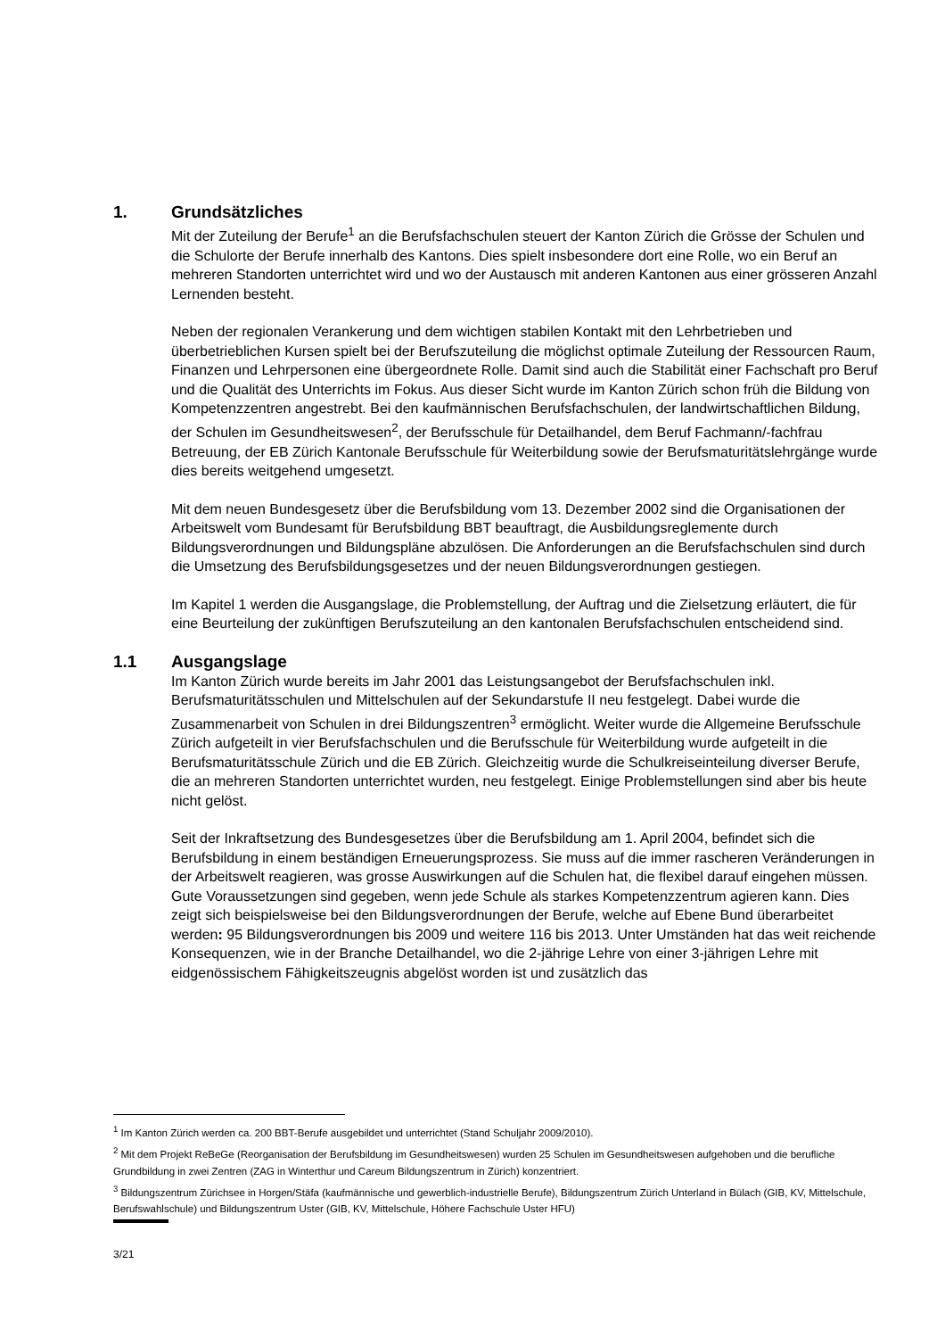1. Grundsätzliches
Mit der Zuteilung der Berufe<sup>1</sup> an die Berufsfachschulen steuert der Kanton Zürich die Grösse der Schulen und die Schulorte der Berufe innerhalb des Kantons. Dies spielt insbesondere dort eine Rolle, wo ein Beruf an mehreren Standorten unterrichtet wird und wo der Austausch mit anderen Kantonen aus einer grösseren Anzahl Lernenden besteht.
Neben der regionalen Verankerung und dem wichtigen stabilen Kontakt mit den Lehrbetrieben und überbetrieblichen Kursen spielt bei der Berufszuteilung die möglichst optimale Zuteilung der Ressourcen Raum, Finanzen und Lehrpersonen eine übergeordnete Rolle. Damit sind auch die Stabilität einer Fachschaft pro Beruf und die Qualität des Unterrichts im Fokus. Aus dieser Sicht wurde im Kanton Zürich schon früh die Bildung von Kompetenzzentren angestrebt. Bei den kaufmännischen Berufsfachschulen, der landwirtschaftlichen Bildung, der Schulen im Gesundheitswesen<sup>2</sup>, der Berufsschule für Detailhandel, dem Beruf Fachmann/-fachfrau Betreuung, der EB Zürich Kantonale Berufsschule für Weiterbildung sowie der Berufsmaturitätslehrgänge wurde dies bereits weitgehend umgesetzt.
Mit dem neuen Bundesgesetz über die Berufsbildung vom 13. Dezember 2002 sind die Organisationen der Arbeitswelt vom Bundesamt für Berufsbildung BBT beauftragt, die Ausbildungsreglemente durch Bildungsverordnungen und Bildungspläne abzulösen. Die Anforderungen an die Berufsfachschulen sind durch die Umsetzung des Berufsbildungsgesetzes und der neuen Bildungsverordnungen gestiegen.
Im Kapitel 1 werden die Ausgangslage, die Problemstellung, der Auftrag und die Zielsetzung erläutert, die für eine Beurteilung der zukünftigen Berufszuteilung an den kantonalen Berufsfachschulen entscheidend sind.
1.1 Ausgangslage
Im Kanton Zürich wurde bereits im Jahr 2001 das Leistungsangebot der Berufsfachschulen inkl. Berufsmaturitätsschulen und Mittelschulen auf der Sekundarstufe II neu festgelegt. Dabei wurde die Zusammenarbeit von Schulen in drei Bildungszentren<sup>3</sup> ermöglicht. Weiter wurde die Allgemeine Berufsschule Zürich aufgeteilt in vier Berufsfachschulen und die Berufsschule für Weiterbildung wurde aufgeteilt in die Berufsmaturitätsschule Zürich und die EB Zürich. Gleichzeitig wurde die Schulkreiseinteilung diverser Berufe, die an mehreren Standorten unterrichtet wurden, neu festgelegt. Einige Problemstellungen sind aber bis heute nicht gelöst.
Seit der Inkraftsetzung des Bundesgesetzes über die Berufsbildung am 1. April 2004, befindet sich die Berufsbildung in einem beständigen Erneuerungsprozess. Sie muss auf die immer rascheren Veränderungen in der Arbeitswelt reagieren, was grosse Auswirkungen auf die Schulen hat, die flexibel darauf eingehen müssen. Gute Voraussetzungen sind gegeben, wenn jede Schule als starkes Kompetenzzentrum agieren kann. Dies zeigt sich beispielsweise bei den Bildungsverordnungen der Berufe, welche auf Ebene Bund überarbeitet werden: 95 Bildungsverordnungen bis 2009 und weitere 116 bis 2013. Unter Umständen hat das weit reichende Konsequenzen, wie in der Branche Detailhandel, wo die 2-jährige Lehre von einer 3-jährigen Lehre mit eidgenössischem Fähigkeitszeugnis abgelöst worden ist und zusätzlich das
<sup>1</sup> Im Kanton Zürich werden ca. 200 BBT-Berufe ausgebildet und unterrichtet (Stand Schuljahr 2009/2010).
<sup>2</sup> Mit dem Projekt ReBeGe (Reorganisation der Berufsbildung im Gesundheitswesen) wurden 25 Schulen im Gesundheitswesen aufgehoben und die berufliche Grundbildung in zwei Zentren (ZAG in Winterthur und Careum Bildungszentrum in Zürich) konzentriert.
<sup>3</sup> Bildungszentrum Zürichsee in Horgen/Stäfa (kaufmännische und gewerblich-industrielle Berufe), Bildungszentrum Zürich Unterland in Bülach (GIB, KV, Mittelschule, Berufswahlschule) und Bildungszentrum Uster (GIB, KV, Mittelschule, Höhere Fachschule Uster HFU)
3/21